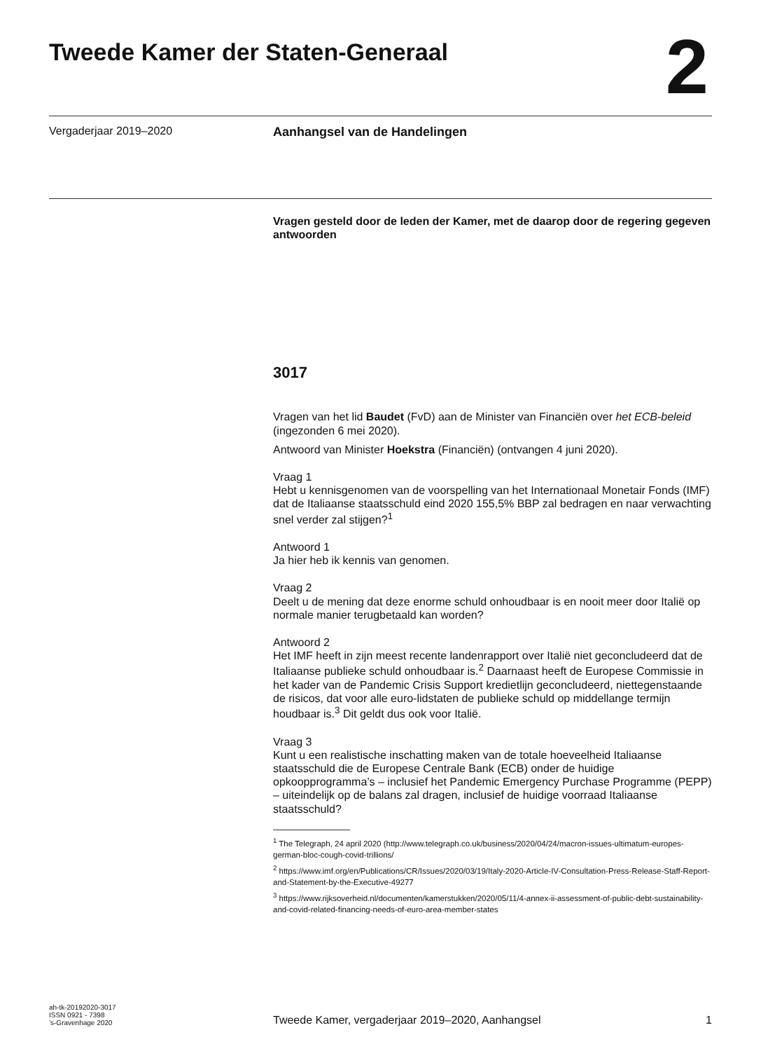Tweede Kamer der Staten-Generaal
2
Vergaderjaar 2019–2020 Aanhangsel van de Handelingen
Vragen gesteld door de leden der Kamer, met de daarop door de regering gegeven antwoorden
3017
Vragen van het lid Baudet (FvD) aan de Minister van Financiën over het ECB-beleid (ingezonden 6 mei 2020).
Antwoord van Minister Hoekstra (Financiën) (ontvangen 4 juni 2020).
Vraag 1
Hebt u kennisgenomen van de voorspelling van het Internationaal Monetair Fonds (IMF) dat de Italiaanse staatsschuld eind 2020 155,5% BBP zal bedragen en naar verwachting snel verder zal stijgen?<sup>1</sup>
Antwoord 1
Ja hier heb ik kennis van genomen.
Vraag 2
Deelt u de mening dat deze enorme schuld onhoudbaar is en nooit meer door Italië op normale manier terugbetaald kan worden?
Antwoord 2
Het IMF heeft in zijn meest recente landenrapport over Italië niet geconcludeerd dat de Italiaanse publieke schuld onhoudbaar is.<sup>2</sup> Daarnaast heeft de Europese Commissie in het kader van de Pandemic Crisis Support kredietlijn geconcludeerd, niettegenstaande de risicos, dat voor alle euro-lidstaten de publieke schuld op middellange termijn houdbaar is.<sup>3</sup> Dit geldt dus ook voor Italië.
Vraag 3
Kunt u een realistische inschatting maken van de totale hoeveelheid Italiaanse staatsschuld die de Europese Centrale Bank (ECB) onder de huidige opkoopprogramma’s – inclusief het Pandemic Emergency Purchase Programme (PEPP) – uiteindelijk op de balans zal dragen, inclusief de huidige voorraad Italiaanse staatsschuld?
<sup>1</sup> The Telegraph, 24 april 2020 (http://www.telegraph.co.uk/business/2020/04/24/macron-issues-ultimatum-europes-german-bloc-cough-covid-trillions/
<sup>2</sup> https://www.imf.org/en/Publications/CR/Issues/2020/03/19/Italy-2020-Article-IV-Consultation-Press-Release-Staff-Report-and-Statement-by-the-Executive-49277
<sup>3</sup> https://www.rijksoverheid.nl/documenten/kamerstukken/2020/05/11/4-annex-ii-assessment-of-public-debt-sustainability-and-covid-related-financing-needs-of-euro-area-member-states
ah-tk-20192020-3017
ISSN 0921 - 7398
’s-Gravenhage 2020
Tweede Kamer, vergaderjaar 2019–2020, Aanhangsel
1